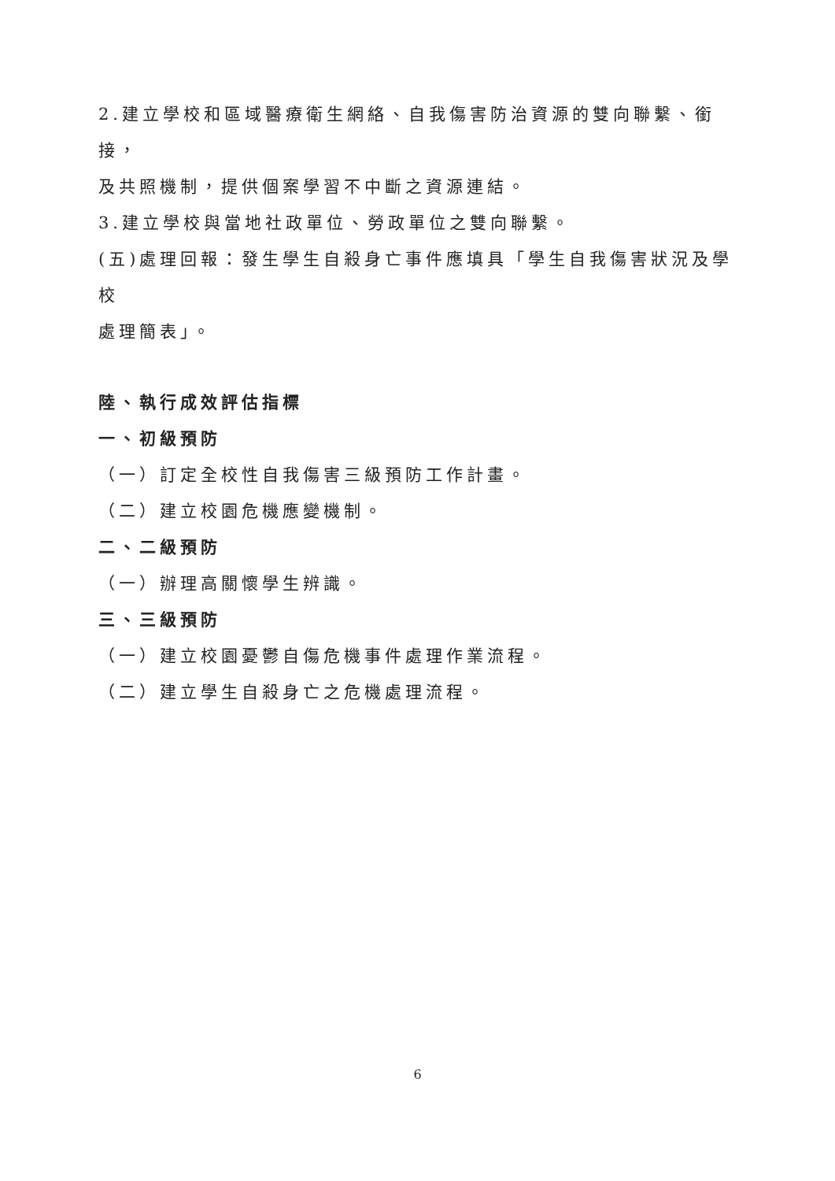2.建立學校和區域醫療衛生網絡、自我傷害防治資源的雙向聯繫、銜接，
及共照機制，提供個案學習不中斷之資源連結。
3.建立學校與當地社政單位、勞政單位之雙向聯繫。
(五)處理回報：發生學生自殺身亡事件應填具「學生自我傷害狀況及學校
處理簡表」。
陸、執行成效評估指標
一、初級預防
（一）訂定全校性自我傷害三級預防工作計畫。
（二）建立校園危機應變機制。
二、二級預防
（一）辦理高關懷學生辨識。
三、三級預防
（一）建立校園憂鬱自傷危機事件處理作業流程。
（二）建立學生自殺身亡之危機處理流程。
6